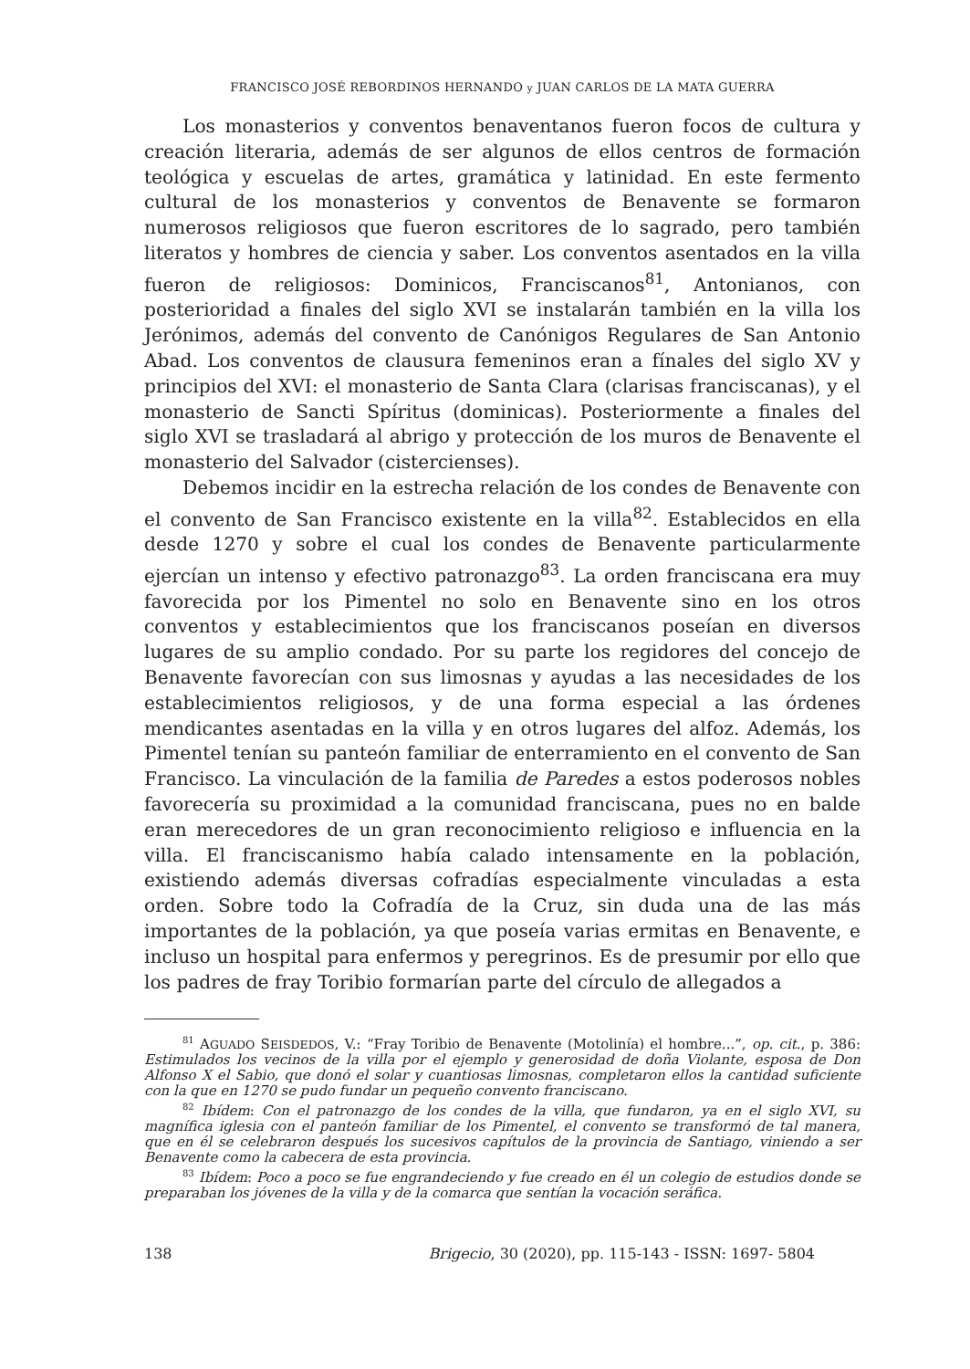FRANCISCO JOSÉ REBORDINOS HERNANDO y JUAN CARLOS DE LA MATA GUERRA
Los monasterios y conventos benaventanos fueron focos de cultura y creación literaria, además de ser algunos de ellos centros de formación teológica y escuelas de artes, gramática y latinidad. En este fermento cultural de los monasterios y conventos de Benavente se formaron numerosos religiosos que fueron escritores de lo sagrado, pero también literatos y hombres de ciencia y saber. Los conventos asentados en la villa fueron de religiosos: Dominicos, Franciscanos<sup>81</sup>, Antonianos, con posterioridad a finales del siglo XVI se instalarán también en la villa los Jerónimos, además del convento de Canónigos Regulares de San Antonio Abad. Los conventos de clausura femeninos eran a fínales del siglo XV y principios del XVI: el monasterio de Santa Clara (clarisas franciscanas), y el monasterio de Sancti Spíritus (dominicas). Posteriormente a finales del siglo XVI se trasladará al abrigo y protección de los muros de Benavente el monasterio del Salvador (cistercienses).
Debemos incidir en la estrecha relación de los condes de Benavente con el convento de San Francisco existente en la villa<sup>82</sup>. Establecidos en ella desde 1270 y sobre el cual los condes de Benavente particularmente ejercían un intenso y efectivo patronazgo<sup>83</sup>. La orden franciscana era muy favorecida por los Pimentel no solo en Benavente sino en los otros conventos y establecimientos que los franciscanos poseían en diversos lugares de su amplio condado. Por su parte los regidores del concejo de Benavente favorecían con sus limosnas y ayudas a las necesidades de los establecimientos religiosos, y de una forma especial a las órdenes mendicantes asentadas en la villa y en otros lugares del alfoz. Además, los Pimentel tenían su panteón familiar de enterramiento en el convento de San Francisco. La vinculación de la familia de Paredes a estos poderosos nobles favorecería su proximidad a la comunidad franciscana, pues no en balde eran merecedores de un gran reconocimiento religioso e influencia en la villa. El franciscanismo había calado intensamente en la población, existiendo además diversas cofradías especialmente vinculadas a esta orden. Sobre todo la Cofradía de la Cruz, sin duda una de las más importantes de la población, ya que poseía varias ermitas en Benavente, e incluso un hospital para enfermos y peregrinos. Es de presumir por ello que los padres de fray Toribio formarían parte del círculo de allegados a
<sup>81</sup> AGUADO SEISDEDOS, V.: “Fray Toribio de Benavente (Motolinía) el hombre...”, op. cit., p. 386: Estimulados los vecinos de la villa por el ejemplo y generosidad de doña Violante, esposa de Don Alfonso X el Sabio, que donó el solar y cuantiosas limosnas, completaron ellos la cantidad suficiente con la que en 1270 se pudo fundar un pequeño convento franciscano.
<sup>82</sup> Ibídem: Con el patronazgo de los condes de la villa, que fundaron, ya en el siglo XVI, su magnífica iglesia con el panteón familiar de los Pimentel, el convento se transformó de tal manera, que en él se celebraron después los sucesivos capítulos de la provincia de Santiago, viniendo a ser Benavente como la cabecera de esta provincia.
<sup>83</sup> Ibídem: Poco a poco se fue engrandeciendo y fue creado en él un colegio de estudios donde se preparaban los jóvenes de la villa y de la comarca que sentían la vocación seráfica.
138 Brigecio, 30 (2020), pp. 115-143 - ISSN: 1697- 5804